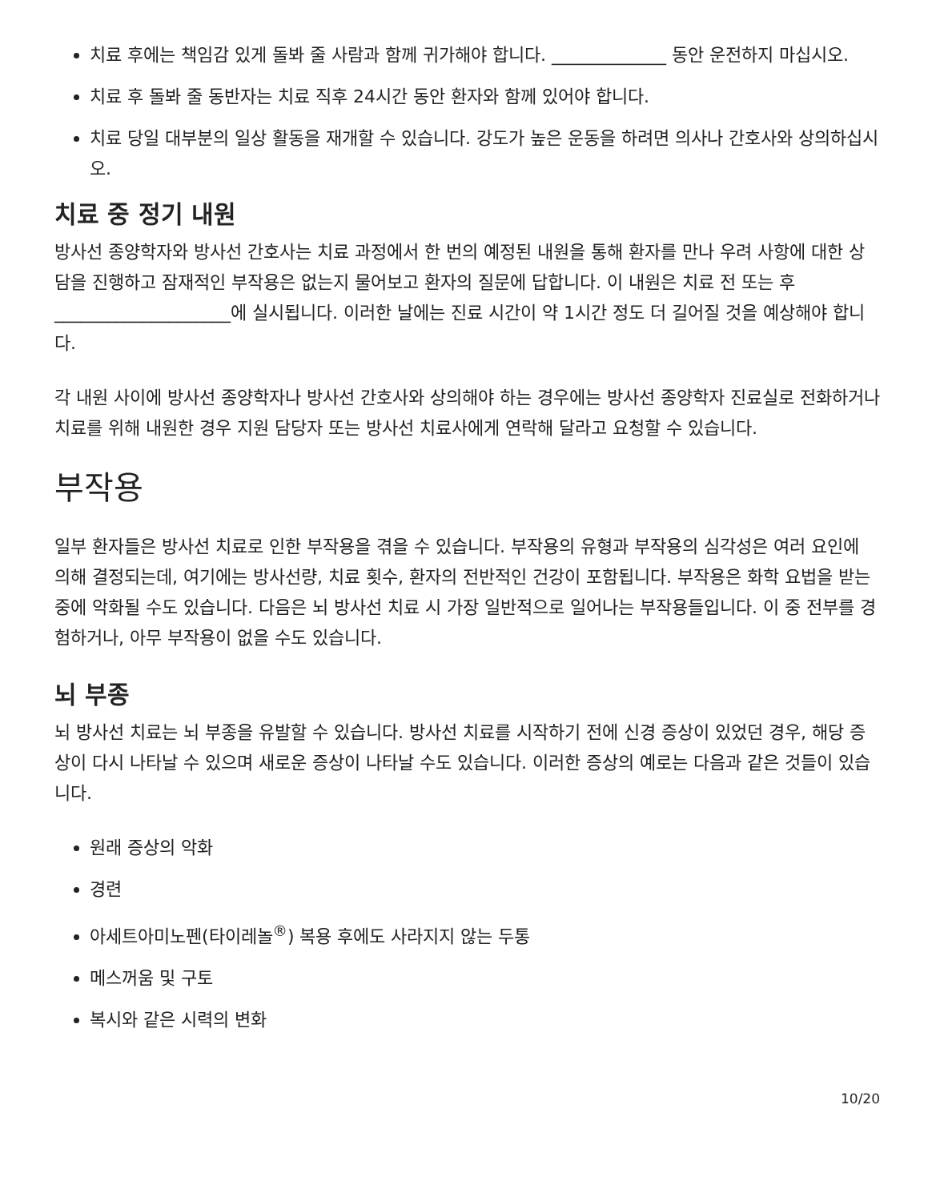치료 후에는 책임감 있게 돌봐 줄 사람과 함께 귀가해야 합니다. _____________ 동안 운전하지 마십시오.
치료 후 돌봐 줄 동반자는 치료 직후 24시간 동안 환자와 함께 있어야 합니다.
치료 당일 대부분의 일상 활동을 재개할 수 있습니다. 강도가 높은 운동을 하려면 의사나 간호사와 상의하십시오.
치료 중 정기 내원
방사선 종양학자와 방사선 간호사는 치료 과정에서 한 번의 예정된 내원을 통해 환자를 만나 우려 사항에 대한 상담을 진행하고 잠재적인 부작용은 없는지 물어보고 환자의 질문에 답합니다. 이 내원은 치료 전 또는 후 ____________________에 실시됩니다. 이러한 날에는 진료 시간이 약 1시간 정도 더 길어질 것을 예상해야 합니다.
각 내원 사이에 방사선 종양학자나 방사선 간호사와 상의해야 하는 경우에는 방사선 종양학자 진료실로 전화하거나 치료를 위해 내원한 경우 지원 담당자 또는 방사선 치료사에게 연락해 달라고 요청할 수 있습니다.
부작용
일부 환자들은 방사선 치료로 인한 부작용을 겪을 수 있습니다. 부작용의 유형과 부작용의 심각성은 여러 요인에 의해 결정되는데, 여기에는 방사선량, 치료 횟수, 환자의 전반적인 건강이 포함됩니다. 부작용은 화학 요법을 받는 중에 악화될 수도 있습니다. 다음은 뇌 방사선 치료 시 가장 일반적으로 일어나는 부작용들입니다. 이 중 전부를 경험하거나, 아무 부작용이 없을 수도 있습니다.
뇌 부종
뇌 방사선 치료는 뇌 부종을 유발할 수 있습니다. 방사선 치료를 시작하기 전에 신경 증상이 있었던 경우, 해당 증상이 다시 나타날 수 있으며 새로운 증상이 나타날 수도 있습니다. 이러한 증상의 예로는 다음과 같은 것들이 있습니다.
원래 증상의 악화
경련
아세트아미노펜(타이레놀<sup>®</sup>) 복용 후에도 사라지지 않는 두통
메스꺼움 및 구토
복시와 같은 시력의 변화
10/20